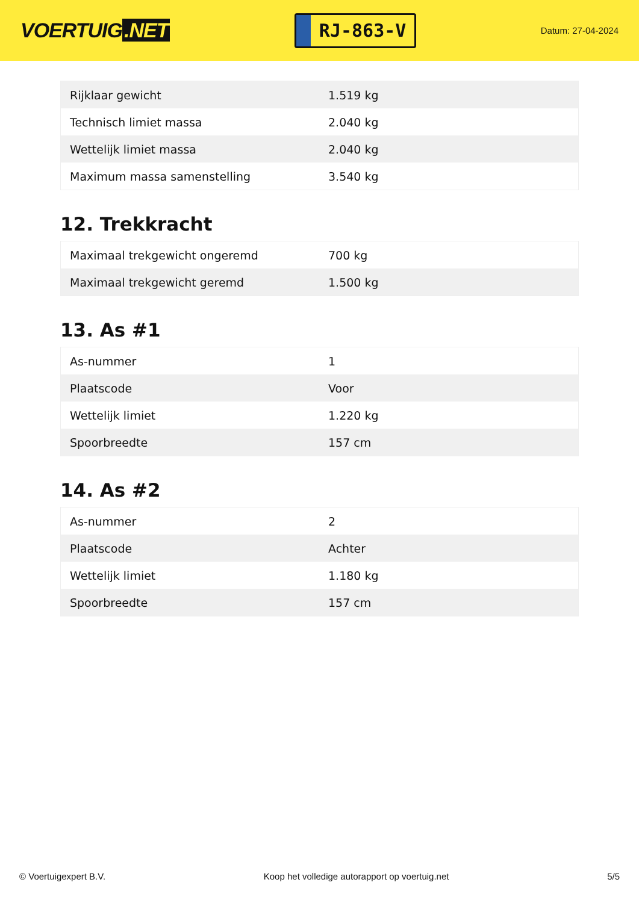VOERTUIG.NET
RJ-863-V
Datum: 27-04-2024
| Rijklaar gewicht | 1.519 kg |
| Technisch limiet massa | 2.040 kg |
| Wettelijk limiet massa | 2.040 kg |
| Maximum massa samenstelling | 3.540 kg |
12. Trekkracht
| Maximaal trekgewicht ongeremd | 700 kg |
| Maximaal trekgewicht geremd | 1.500 kg |
13. As #1
| As-nummer | 1 |
| Plaatscode | Voor |
| Wettelijk limiet | 1.220 kg |
| Spoorbreedte | 157 cm |
14. As #2
| As-nummer | 2 |
| Plaatscode | Achter |
| Wettelijk limiet | 1.180 kg |
| Spoorbreedte | 157 cm |
© Voertuigexpert B.V. Koop het volledige autorapport op voertuig.net 5/5